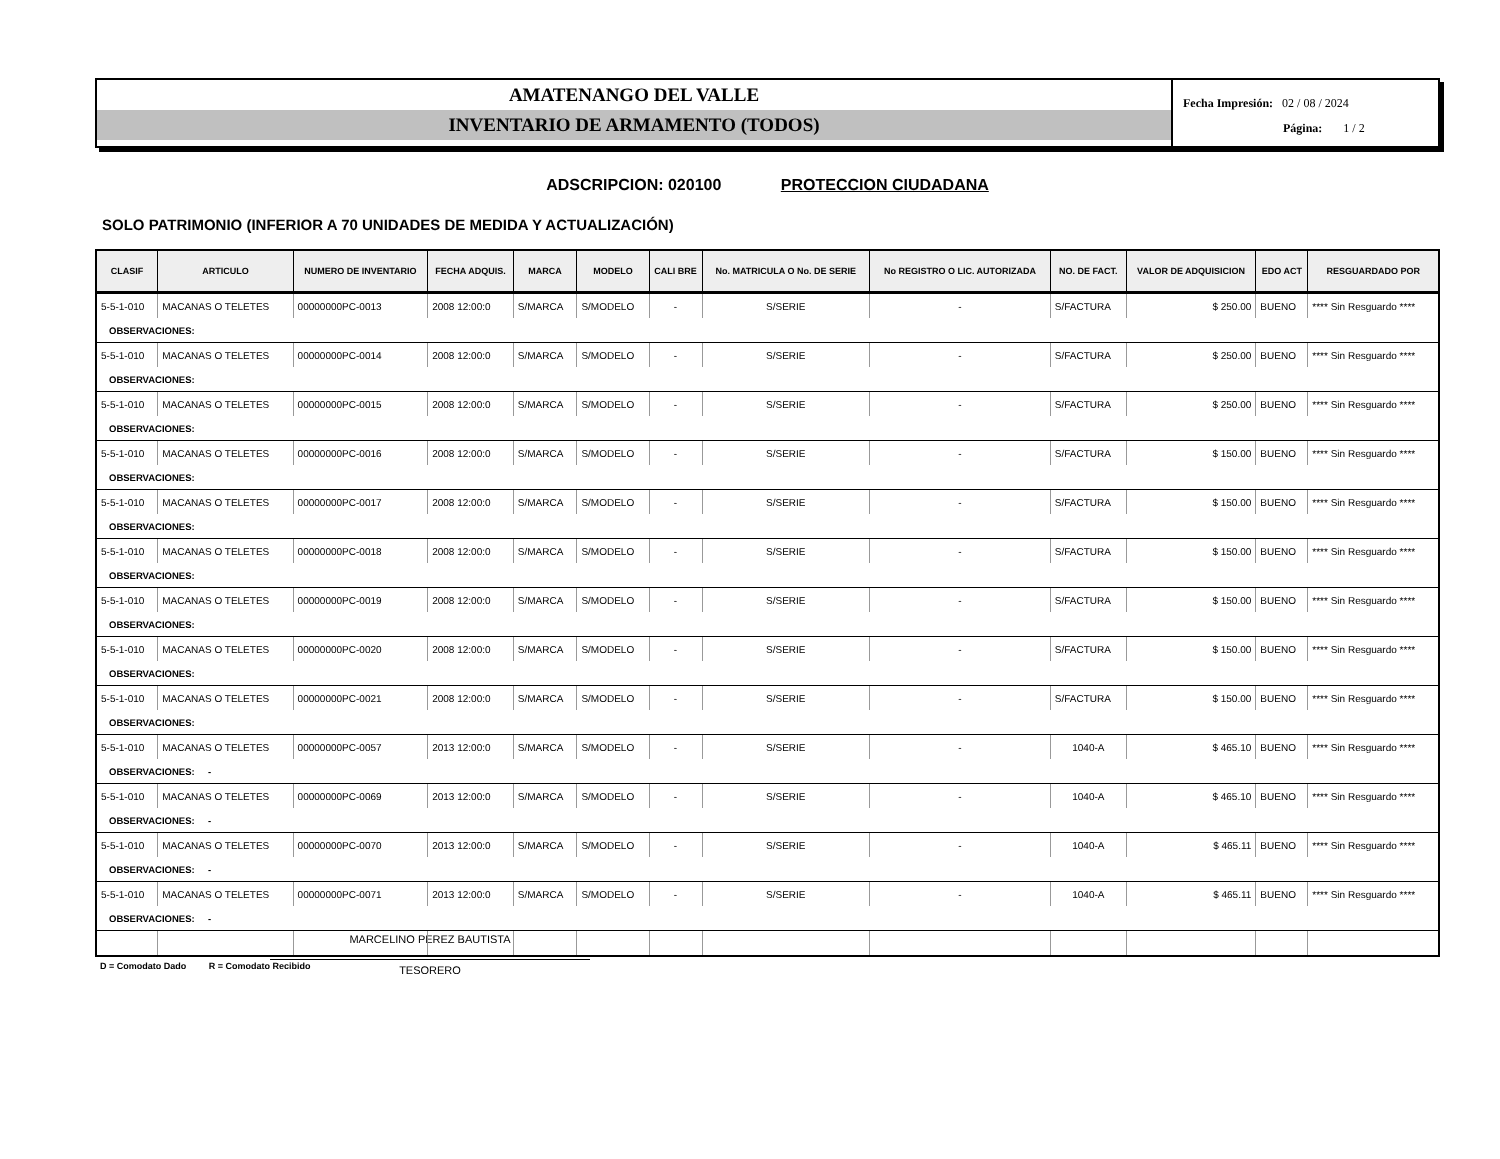AMATENANGO DEL VALLE
INVENTARIO DE ARMAMENTO (TODOS)
Fecha Impresión: 02 / 08 / 2024
Página: 1 / 2
ADSCRIPCION: 020100 PROTECCION CIUDADANA
SOLO PATRIMONIO (INFERIOR A 70 UNIDADES DE MEDIDA Y ACTUALIZACIÓN)
| CLASIF | ARTICULO | NUMERO DE INVENTARIO | FECHA ADQUIS. | MARCA | MODELO | CALI BRE | No. MATRICULA O No. DE SERIE | No REGISTRO O LIC. AUTORIZADA | NO. DE FACT. | VALOR DE ADQUISICION | EDO ACT | RESGUARDADO POR |
| --- | --- | --- | --- | --- | --- | --- | --- | --- | --- | --- | --- | --- |
| 5-5-1-010 | MACANAS O TELETES | 00000000PC-0013 | 2008 12:00:0 | S/MARCA | S/MODELO | - | S/SERIE | - | S/FACTURA | $ 250.00 | BUENO | **** Sin Resguardo **** |
| OBSERVACIONES: | | | | | | | | | | | | |
| 5-5-1-010 | MACANAS O TELETES | 00000000PC-0014 | 2008 12:00:0 | S/MARCA | S/MODELO | - | S/SERIE | - | S/FACTURA | $ 250.00 | BUENO | **** Sin Resguardo **** |
| OBSERVACIONES: | | | | | | | | | | | | |
| 5-5-1-010 | MACANAS O TELETES | 00000000PC-0015 | 2008 12:00:0 | S/MARCA | S/MODELO | - | S/SERIE | - | S/FACTURA | $ 250.00 | BUENO | **** Sin Resguardo **** |
| OBSERVACIONES: | | | | | | | | | | | | |
| 5-5-1-010 | MACANAS O TELETES | 00000000PC-0016 | 2008 12:00:0 | S/MARCA | S/MODELO | - | S/SERIE | - | S/FACTURA | $ 150.00 | BUENO | **** Sin Resguardo **** |
| OBSERVACIONES: | | | | | | | | | | | | |
| 5-5-1-010 | MACANAS O TELETES | 00000000PC-0017 | 2008 12:00:0 | S/MARCA | S/MODELO | - | S/SERIE | - | S/FACTURA | $ 150.00 | BUENO | **** Sin Resguardo **** |
| OBSERVACIONES: | | | | | | | | | | | | |
| 5-5-1-010 | MACANAS O TELETES | 00000000PC-0018 | 2008 12:00:0 | S/MARCA | S/MODELO | - | S/SERIE | - | S/FACTURA | $ 150.00 | BUENO | **** Sin Resguardo **** |
| OBSERVACIONES: | | | | | | | | | | | | |
| 5-5-1-010 | MACANAS O TELETES | 00000000PC-0019 | 2008 12:00:0 | S/MARCA | S/MODELO | - | S/SERIE | - | S/FACTURA | $ 150.00 | BUENO | **** Sin Resguardo **** |
| OBSERVACIONES: | | | | | | | | | | | | |
| 5-5-1-010 | MACANAS O TELETES | 00000000PC-0020 | 2008 12:00:0 | S/MARCA | S/MODELO | - | S/SERIE | - | S/FACTURA | $ 150.00 | BUENO | **** Sin Resguardo **** |
| OBSERVACIONES: | | | | | | | | | | | | |
| 5-5-1-010 | MACANAS O TELETES | 00000000PC-0021 | 2008 12:00:0 | S/MARCA | S/MODELO | - | S/SERIE | - | S/FACTURA | $ 150.00 | BUENO | **** Sin Resguardo **** |
| OBSERVACIONES: | | | | | | | | | | | | |
| 5-5-1-010 | MACANAS O TELETES | 00000000PC-0057 | 2013 12:00:0 | S/MARCA | S/MODELO | - | S/SERIE | - | 1040-A | $ 465.10 | BUENO | **** Sin Resguardo **** |
| OBSERVACIONES: - | | | | | | | | | | | | |
| 5-5-1-010 | MACANAS O TELETES | 00000000PC-0069 | 2013 12:00:0 | S/MARCA | S/MODELO | - | S/SERIE | - | 1040-A | $ 465.10 | BUENO | **** Sin Resguardo **** |
| OBSERVACIONES: - | | | | | | | | | | | | |
| 5-5-1-010 | MACANAS O TELETES | 00000000PC-0070 | 2013 12:00:0 | S/MARCA | S/MODELO | - | S/SERIE | - | 1040-A | $ 465.11 | BUENO | **** Sin Resguardo **** |
| OBSERVACIONES: - | | | | | | | | | | | | |
| 5-5-1-010 | MACANAS O TELETES | 00000000PC-0071 | 2013 12:00:0 | S/MARCA | S/MODELO | - | S/SERIE | - | 1040-A | $ 465.11 | BUENO | **** Sin Resguardo **** |
| OBSERVACIONES: - | | | | | | | | | | | | |
D = Comodato Dado R = Comodato Recibido
MARCELINO PEREZ BAUTISTA
TESORERO